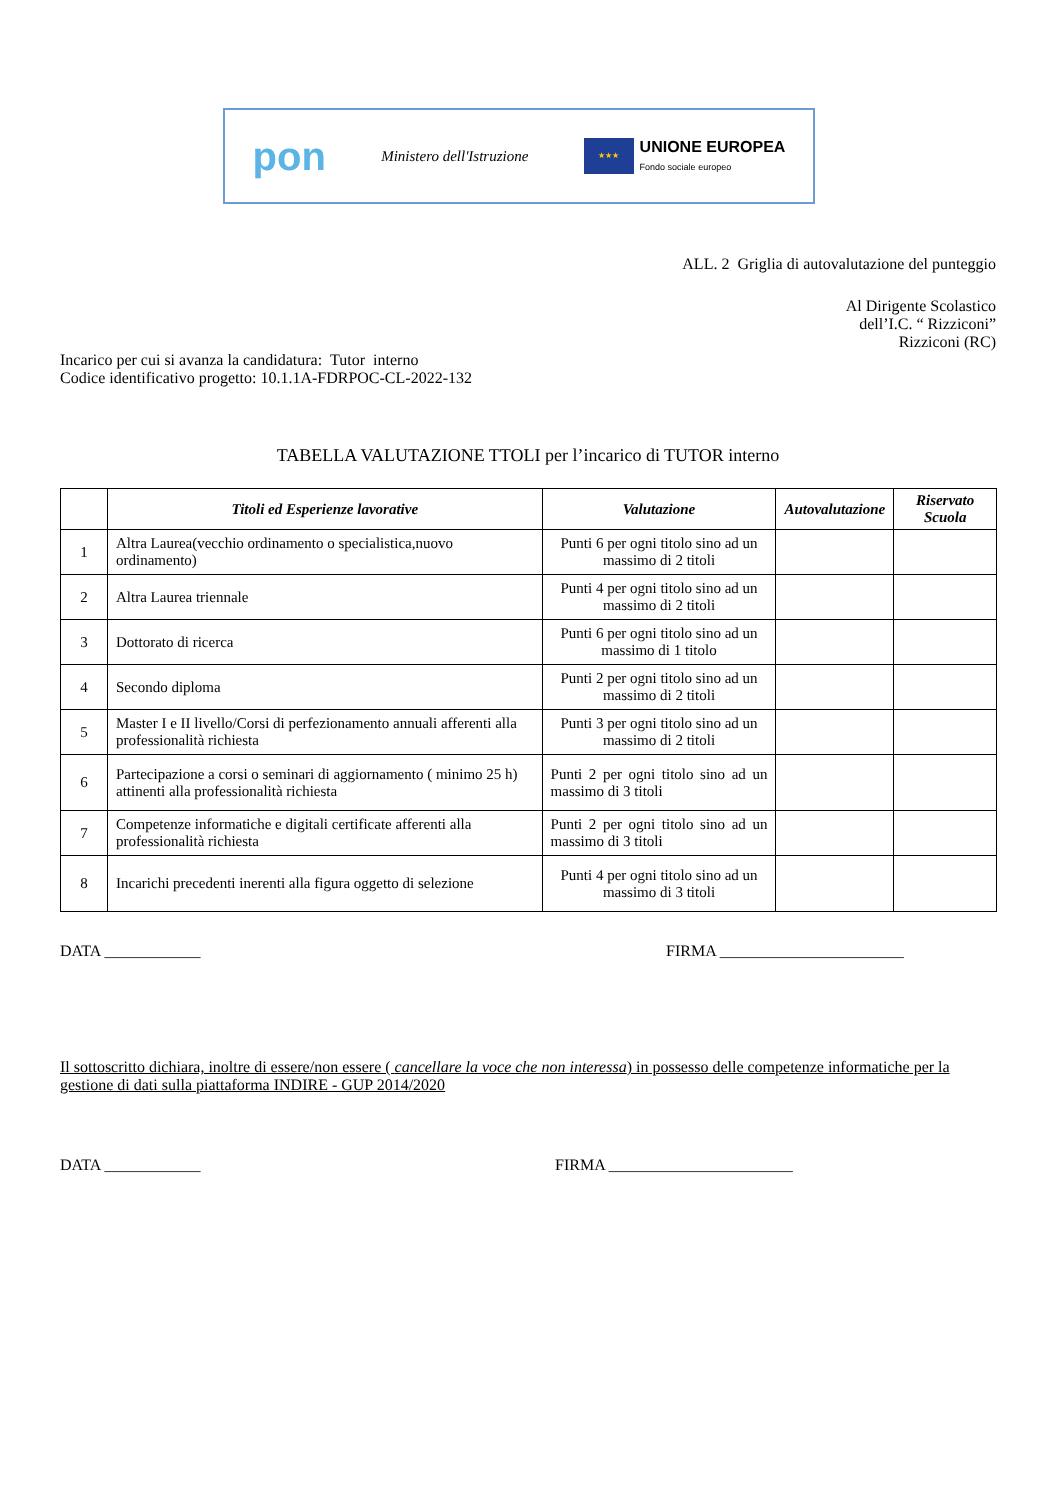pon Ministero dell'Istruzione
★★★
UNIONE EUROPEA
Fondo sociale europeo
ALL. 2 Griglia di autovalutazione del punteggio
Al Dirigente Scolastico
dell’I.C. “ Rizziconi”
Rizziconi (RC)
Incarico per cui si avanza la candidatura: Tutor interno
Codice identificativo progetto: 10.1.1A-FDRPOC-CL-2022-132
TABELLA VALUTAZIONE TTOLI per l’incarico di TUTOR interno
| | Titoli ed Esperienze lavorative | Valutazione | Autovalutazione | Riservato Scuola |
| --- | --- | --- | --- | --- |
| 1 | Altra Laurea(vecchio ordinamento o specialistica,nuovo ordinamento) | Punti 6 per ogni titolo sino ad un massimo di 2 titoli | | |
| 2 | Altra Laurea triennale | Punti 4 per ogni titolo sino ad un massimo di 2 titoli | | |
| 3 | Dottorato di ricerca | Punti 6 per ogni titolo sino ad un massimo di 1 titolo | | |
| 4 | Secondo diploma | Punti 2 per ogni titolo sino ad un massimo di 2 titoli | | |
| 5 | Master I e II livello/Corsi di perfezionamento annuali afferenti alla professionalità richiesta | Punti 3 per ogni titolo sino ad un massimo di 2 titoli | | |
| 6 | Partecipazione a corsi o seminari di aggiornamento ( minimo 25 h) attinenti alla professionalità richiesta | Punti 2 per ogni titolo sino ad un massimo di 3 titoli | | |
| 7 | Competenze informatiche e digitali certificate afferenti alla professionalità richiesta | Punti 2 per ogni titolo sino ad un massimo di 3 titoli | | |
| 8 | Incarichi precedenti inerenti alla figura oggetto di selezione | Punti 4 per ogni titolo sino ad un massimo di 3 titoli | | |
DATA ____________ FIRMA _______________________
Il sottoscritto dichiara, inoltre di essere/non essere ( cancellare la voce che non interessa) in possesso delle competenze informatiche per la gestione di dati sulla piattaforma INDIRE - GUP 2014/2020
DATA ____________ FIRMA _______________________